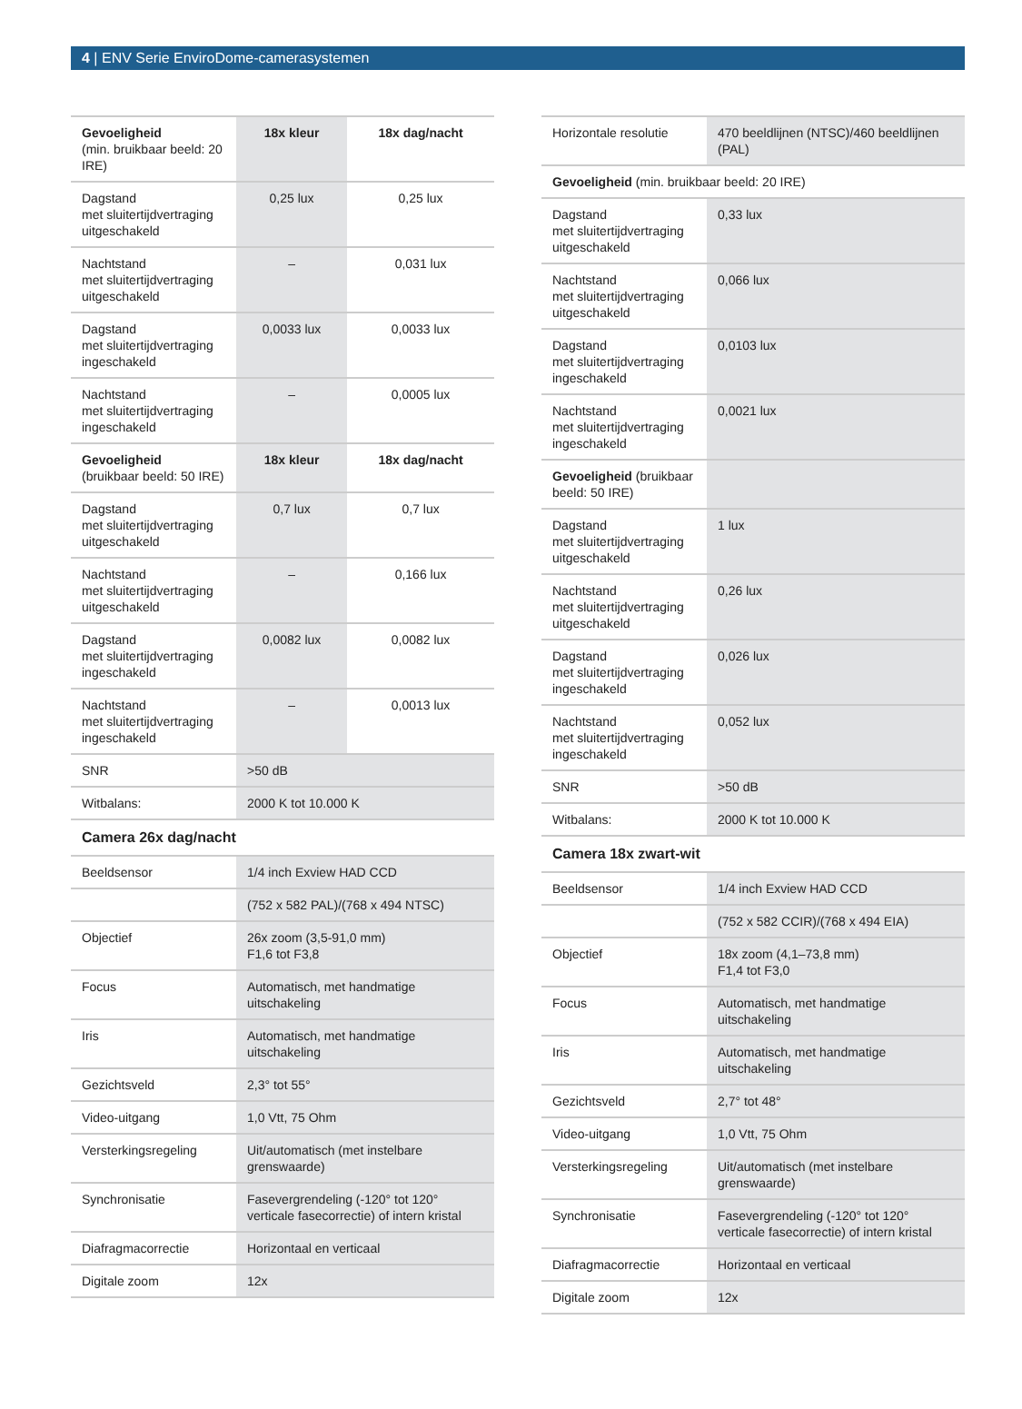4 | ENV Serie EnviroDome-camerasystemen
| Gevoeligheid (min. bruikbaar beeld: 20 IRE) | 18x kleur | 18x dag/nacht |
| --- | --- | --- |
| Dagstand met sluitertijdvertraging uitgeschakeld | 0,25 lux | 0,25 lux |
| Nachtstand met sluitertijdvertraging uitgeschakeld | – | 0,031 lux |
| Dagstand met sluitertijdvertraging ingeschakeld | 0,0033 lux | 0,0033 lux |
| Nachtstand met sluitertijdvertraging ingeschakeld | – | 0,0005 lux |
| Gevoeligheid (bruikbaar beeld: 50 IRE) | 18x kleur | 18x dag/nacht |
| Dagstand met sluitertijdvertraging uitgeschakeld | 0,7 lux | 0,7 lux |
| Nachtstand met sluitertijdvertraging uitgeschakeld | – | 0,166 lux |
| Dagstand met sluitertijdvertraging ingeschakeld | 0,0082 lux | 0,0082 lux |
| Nachtstand met sluitertijdvertraging ingeschakeld | – | 0,0013 lux |
| SNR | >50 dB | |
| Witbalans: | 2000 K tot 10.000 K | |
Camera 26x dag/nacht
| Beeldsensor | 1/4 inch Exview HAD CCD |
| | (752 x 582 PAL)/(768 x 494 NTSC) |
| Objectief | 26x zoom (3,5-91,0 mm) F1,6 tot F3,8 |
| Focus | Automatisch, met handmatige uitschakeling |
| Iris | Automatisch, met handmatige uitschakeling |
| Gezichtsveld | 2,3° tot 55° |
| Video-uitgang | 1,0 Vtt, 75 Ohm |
| Versterkingsregeling | Uit/automatisch (met instelbare grenswaarde) |
| Synchronisatie | Fasevergrendeling (-120° tot 120° verticale fasecorrectie) of intern kristal |
| Diafragmacorrectie | Horizontaal en verticaal |
| Digitale zoom | 12x |
| Horizontale resolutie | 470 beeldlijnen (NTSC)/460 beeldlijnen (PAL) |
| Gevoeligheid (min. bruikbaar beeld: 20 IRE) | |
| Dagstand met sluitertijdvertraging uitgeschakeld | 0,33 lux |
| Nachtstand met sluitertijdvertraging uitgeschakeld | 0,066 lux |
| Dagstand met sluitertijdvertraging ingeschakeld | 0,0103 lux |
| Nachtstand met sluitertijdvertraging ingeschakeld | 0,0021 lux |
| Gevoeligheid (bruikbaar beeld: 50 IRE) | |
| Dagstand met sluitertijdvertraging uitgeschakeld | 1 lux |
| Nachtstand met sluitertijdvertraging uitgeschakeld | 0,26 lux |
| Dagstand met sluitertijdvertraging ingeschakeld | 0,026 lux |
| Nachtstand met sluitertijdvertraging ingeschakeld | 0,052 lux |
| SNR | >50 dB |
| Witbalans: | 2000 K tot 10.000 K |
Camera 18x zwart-wit
| Beeldsensor | 1/4 inch Exview HAD CCD |
| | (752 x 582 CCIR)/(768 x 494 EIA) |
| Objectief | 18x zoom (4,1–73,8 mm) F1,4 tot F3,0 |
| Focus | Automatisch, met handmatige uitschakeling |
| Iris | Automatisch, met handmatige uitschakeling |
| Gezichtsveld | 2,7° tot 48° |
| Video-uitgang | 1,0 Vtt, 75 Ohm |
| Versterkingsregeling | Uit/automatisch (met instelbare grenswaarde) |
| Synchronisatie | Fasevergrendeling (-120° tot 120° verticale fasecorrectie) of intern kristal |
| Diafragmacorrectie | Horizontaal en verticaal |
| Digitale zoom | 12x |